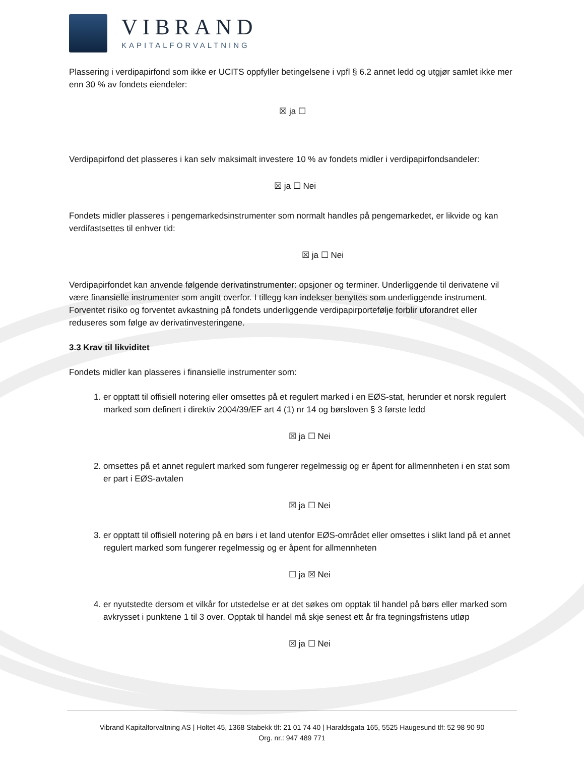VIBRAND
KAPITALFORVALTNING
Plassering i verdipapirfond som ikke er UCITS oppfyller betingelsene i vpfl § 6.2 annet ledd og utgjør samlet ikke mer enn 30 % av fondets eiendeler:
☒ ja ☐
Verdipapirfond det plasseres i kan selv maksimalt investere 10 % av fondets midler i verdipapirfondsandeler:
☒ ja ☐ Nei
Fondets midler plasseres i pengemarkedsinstrumenter som normalt handles på pengemarkedet, er likvide og kan verdifastsettes til enhver tid:
☒ ja ☐ Nei
Verdipapirfondet kan anvende følgende derivatinstrumenter: opsjoner og terminer. Underliggende til derivatene vil være finansielle instrumenter som angitt overfor. I tillegg kan indekser benyttes som underliggende instrument. Forventet risiko og forventet avkastning på fondets underliggende verdipapirportefølje forblir uforandret eller reduseres som følge av derivatinvesteringene.
3.3 Krav til likviditet
Fondets midler kan plasseres i finansielle instrumenter som:
1. er opptatt til offisiell notering eller omsettes på et regulert marked i en EØS-stat, herunder et norsk regulert marked som definert i direktiv 2004/39/EF art 4 (1) nr 14 og børsloven § 3 første ledd
☒ ja ☐ Nei
2. omsettes på et annet regulert marked som fungerer regelmessig og er åpent for allmennheten i en stat som er part i EØS-avtalen
☒ ja ☐ Nei
3. er opptatt til offisiell notering på en børs i et land utenfor EØS-området eller omsettes i slikt land på et annet regulert marked som fungerer regelmessig og er åpent for allmennheten
☐ ja ☒ Nei
4. er nyutstedte dersom et vilkår for utstedelse er at det søkes om opptak til handel på børs eller marked som avkrysset i punktene 1 til 3 over. Opptak til handel må skje senest ett år fra tegningsfristens utløp
☒ ja ☐ Nei
Vibrand Kapitalforvaltning AS | Holtet 45, 1368 Stabekk tlf: 21 01 74 40 | Haraldsgata 165, 5525 Haugesund tlf: 52 98 90 90
Org. nr.: 947 489 771